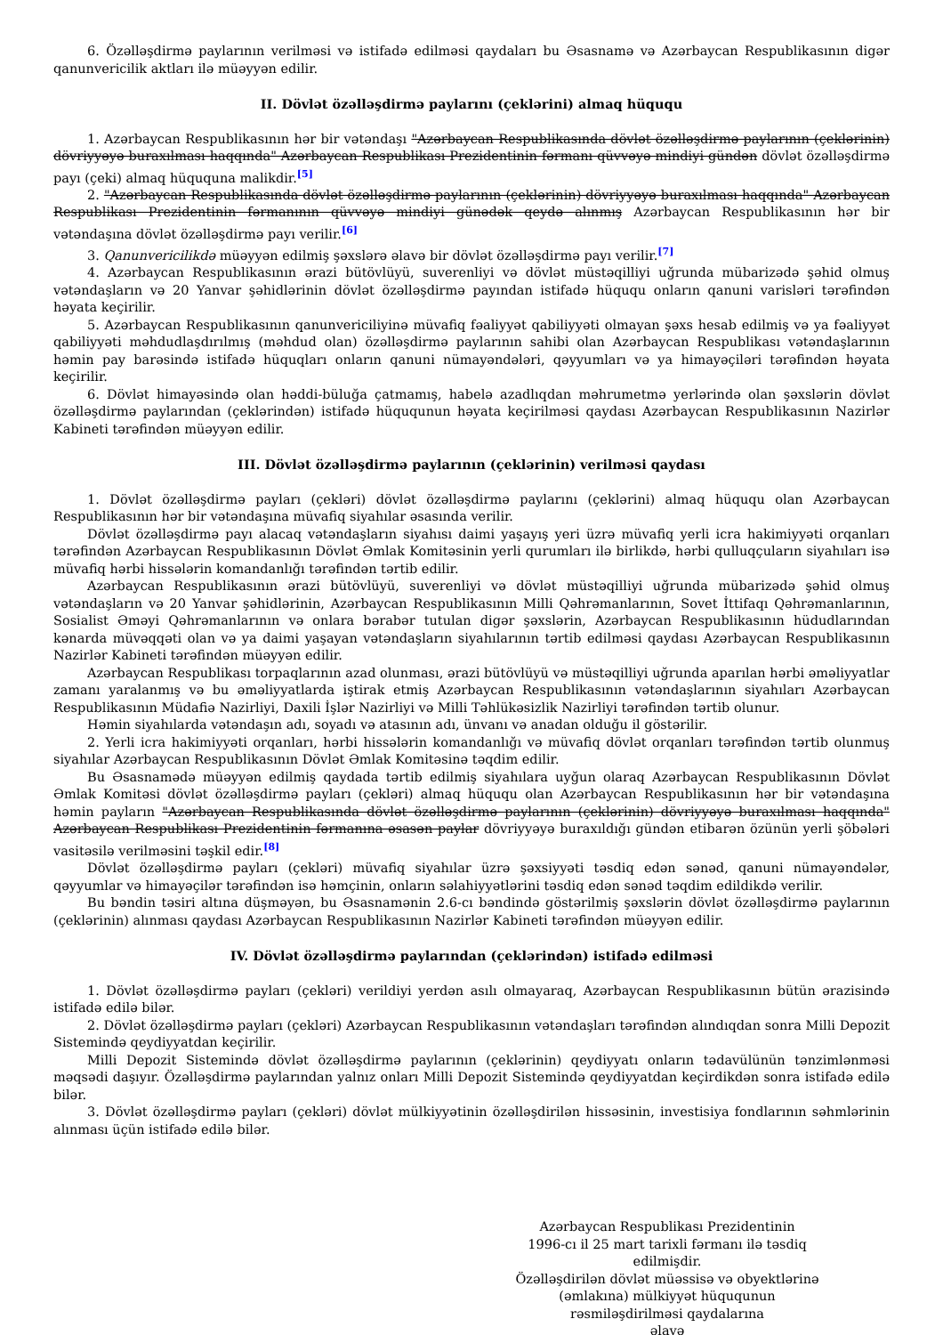6. Özəlləşdirmə paylarının verilməsi və istifadə edilməsi qaydaları bu Əsasnamə və Azərbaycan Respublikasının digər qanunvericilik aktları ilə müəyyən edilir.
II. Dövlət özəlləşdirmə paylarını (çeklərini) almaq hüququ
1. Azərbaycan Respublikasının hər bir vətəndaşı "Azərbaycan Respublikasında dövlət özəlləşdirmə paylarının (çeklərinin) dövriyyəyə buraxılması haqqında" Azərbaycan Respublikası Prezidentinin fərmanı qüvvəyə mindiyi gündən dövlət özəlləşdirmə payı (çeki) almaq hüququna malikdir.<sup>[5]</sup>
2. "Azərbaycan Respublikasında dövlət özəlləşdirmə paylarının (çeklərinin) dövriyyəyə buraxılması haqqında" Azərbaycan Respublikası Prezidentinin fərmanının qüvvəyə mindiyi günədək qeydə alınmış Azərbaycan Respublikasının hər bir vətəndaşına dövlət özəlləşdirmə payı verilir.<sup>[6]</sup>
3. Qanunvericilikdə müəyyən edilmiş şəxslərə əlavə bir dövlət özəlləşdirmə payı verilir.<sup>[7]</sup>
4. Azərbaycan Respublikasının ərazi bütövlüyü, suverenliyi və dövlət müstəqilliyi uğrunda mübarizədə şəhid olmuş vətəndaşların və 20 Yanvar şəhidlərinin dövlət özəlləşdirmə payından istifadə hüququ onların qanuni varisləri tərəfindən həyata keçirilir.
5. Azərbaycan Respublikasının qanunvericiliyinə müvafiq fəaliyyət qabiliyyəti olmayan şəxs hesab edilmiş və ya fəaliyyət qabiliyyəti məhdudlaşdırılmış (məhdud olan) özəlləşdirmə paylarının sahibi olan Azərbaycan Respublikası vətəndaşlarının həmin pay barəsində istifadə hüquqları onların qanuni nümayəndələri, qəyyumları və ya himayəçiləri tərəfindən həyata keçirilir.
6. Dövlət himayəsində olan həddi-büluğa çatmamış, habelə azadlıqdan məhrumetmə yerlərində olan şəxslərin dövlət özəlləşdirmə paylarından (çeklərindən) istifadə hüququnun həyata keçirilməsi qaydası Azərbaycan Respublikasının Nazirlər Kabineti tərəfindən müəyyən edilir.
III. Dövlət özəlləşdirmə paylarının (çeklərinin) verilməsi qaydası
1. Dövlət özəlləşdirmə payları (çekləri) dövlət özəlləşdirmə paylarını (çeklərini) almaq hüququ olan Azərbaycan Respublikasının hər bir vətəndaşına müvafiq siyahılar əsasında verilir.
Dövlət özəlləşdirmə payı alacaq vətəndaşların siyahısı daimi yaşayış yeri üzrə müvafiq yerli icra hakimiyyəti orqanları tərəfindən Azərbaycan Respublikasının Dövlət Əmlak Komitəsinin yerli qurumları ilə birlikdə, hərbi qulluqçuların siyahıları isə müvafiq hərbi hissələrin komandanlığı tərəfindən tərtib edilir.
Azərbaycan Respublikasının ərazi bütövlüyü, suverenliyi və dövlət müstəqilliyi uğrunda mübarizədə şəhid olmuş vətəndaşların və 20 Yanvar şəhidlərinin, Azərbaycan Respublikasının Milli Qəhrəmanlarının, Sovet İttifaqı Qəhrəmanlarının, Sosialist Əməyi Qəhrəmanlarının və onlara bərabər tutulan digər şəxslərin, Azərbaycan Respublikasının hüdudlarından kənarda müvəqqəti olan və ya daimi yaşayan vətəndaşların siyahılarının tərtib edilməsi qaydası Azərbaycan Respublikasının Nazirlər Kabineti tərəfindən müəyyən edilir.
Azərbaycan Respublikası torpaqlarının azad olunması, ərazi bütövlüyü və müstəqilliyi uğrunda aparılan hərbi əməliyyatlar zamanı yaralanmış və bu əməliyyatlarda iştirak etmiş Azərbaycan Respublikasının vətəndaşlarının siyahıları Azərbaycan Respublikasının Müdafiə Nazirliyi, Daxili İşlər Nazirliyi və Milli Təhlükəsizlik Nazirliyi tərəfindən tərtib olunur.
Həmin siyahılarda vətəndaşın adı, soyadı və atasının adı, ünvanı və anadan olduğu il göstərilir.
2. Yerli icra hakimiyyəti orqanları, hərbi hissələrin komandanlığı və müvafiq dövlət orqanları tərəfindən tərtib olunmuş siyahılar Azərbaycan Respublikasının Dövlət Əmlak Komitəsinə təqdim edilir.
Bu Əsasnamədə müəyyən edilmiş qaydada tərtib edilmiş siyahılara uyğun olaraq Azərbaycan Respublikasının Dövlət Əmlak Komitəsi dövlət özəlləşdirmə payları (çekləri) almaq hüququ olan Azərbaycan Respublikasının hər bir vətəndaşına həmin payların "Azərbaycan Respublikasında dövlət özəlləşdirmə paylarının (çeklərinin) dövriyyəyə buraxılması haqqında" Azərbaycan Respublikası Prezidentinin fərmanına əsasən paylar dövriyyəyə buraxıldığı gündən etibarən özünün yerli şöbələri vasitəsilə verilməsini təşkil edir.<sup>[8]</sup>
Dövlət özəlləşdirmə payları (çekləri) müvafiq siyahılar üzrə şəxsiyyəti təsdiq edən sənəd, qanuni nümayəndələr, qəyyumlar və himayəçilər tərəfindən isə həmçinin, onların səlahiyyətlərini təsdiq edən sənəd təqdim edildikdə verilir.
Bu bəndin təsiri altına düşməyən, bu Əsasnamənin 2.6-cı bəndində göstərilmiş şəxslərin dövlət özəlləşdirmə paylarının (çeklərinin) alınması qaydası Azərbaycan Respublikasının Nazirlər Kabineti tərəfindən müəyyən edilir.
IV. Dövlət özəlləşdirmə paylarından (çeklərindən) istifadə edilməsi
1. Dövlət özəlləşdirmə payları (çekləri) verildiyi yerdən asılı olmayaraq, Azərbaycan Respublikasının bütün ərazisində istifadə edilə bilər.
2. Dövlət özəlləşdirmə payları (çekləri) Azərbaycan Respublikasının vətəndaşları tərəfindən alındıqdan sonra Milli Depozit Sistemində qeydiyyatdan keçirilir.
Milli Depozit Sistemində dövlət özəlləşdirmə paylarının (çeklərinin) qeydiyyatı onların tədavülünün tənzimlənməsi məqsədi daşıyır. Özəlləşdirmə paylarından yalnız onları Milli Depozit Sistemində qeydiyyatdan keçirdikdən sonra istifadə edilə bilər.
3. Dövlət özəlləşdirmə payları (çekləri) dövlət mülkiyyətinin özəlləşdirilən hissəsinin, investisiya fondlarının səhmlərinin alınması üçün istifadə edilə bilər.
Azərbaycan Respublikası Prezidentinin
1996-cı il 25 mart tarixli fərmanı ilə təsdiq
edilmişdir.
Özəlləşdirilən dövlət müəssisə və obyektlərinə
(əmlakına) mülkiyyət hüququnun
rəsmiləşdirilməsi qaydalarına
əlavə